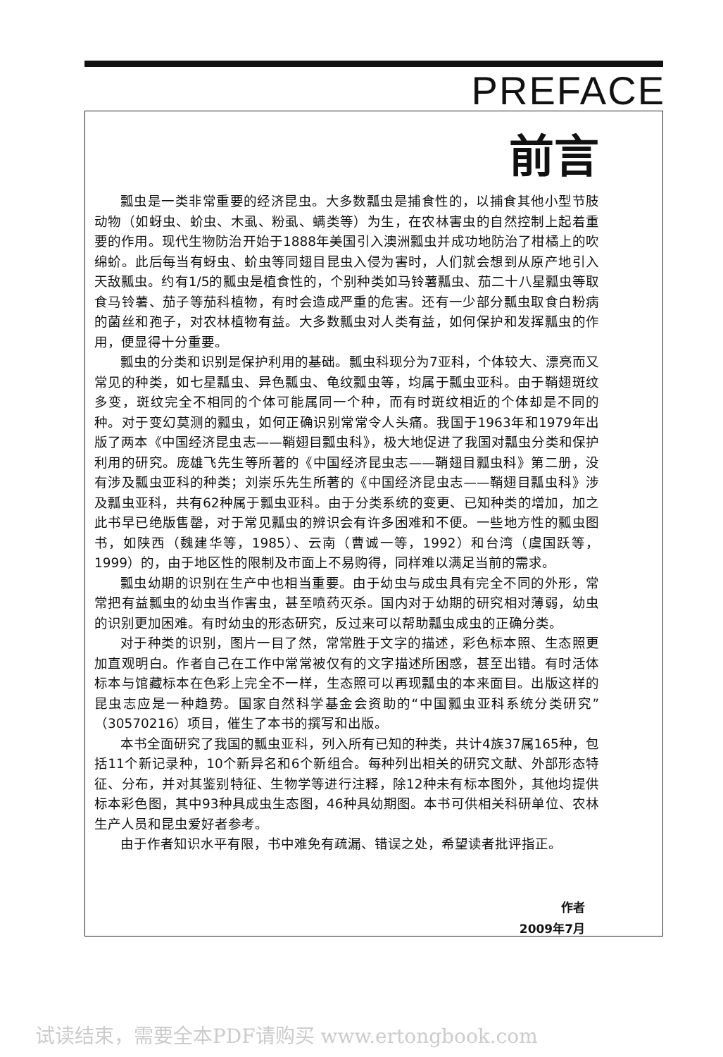PREFACE
前言
瓢虫是一类非常重要的经济昆虫。大多数瓢虫是捕食性的，以捕食其他小型节肢动物（如蚜虫、蚧虫、木虱、粉虱、螨类等）为生，在农林害虫的自然控制上起着重要的作用。现代生物防治开始于1888年美国引入澳洲瓢虫并成功地防治了柑橘上的吹绵蚧。此后每当有蚜虫、蚧虫等同翅目昆虫入侵为害时，人们就会想到从原产地引入天敌瓢虫。约有1/5的瓢虫是植食性的，个别种类如马铃薯瓢虫、茄二十八星瓢虫等取食马铃薯、茄子等茄科植物，有时会造成严重的危害。还有一少部分瓢虫取食白粉病的菌丝和孢子，对农林植物有益。大多数瓢虫对人类有益，如何保护和发挥瓢虫的作用，便显得十分重要。
瓢虫的分类和识别是保护利用的基础。瓢虫科现分为7亚科，个体较大、漂亮而又常见的种类，如七星瓢虫、异色瓢虫、龟纹瓢虫等，均属于瓢虫亚科。由于鞘翅斑纹多变，斑纹完全不相同的个体可能属同一个种，而有时斑纹相近的个体却是不同的种。对于变幻莫测的瓢虫，如何正确识别常常令人头痛。我国于1963年和1979年出版了两本《中国经济昆虫志——鞘翅目瓢虫科》，极大地促进了我国对瓢虫分类和保护利用的研究。庞雄飞先生等所著的《中国经济昆虫志——鞘翅目瓢虫科》第二册，没有涉及瓢虫亚科的种类；刘崇乐先生所著的《中国经济昆虫志——鞘翅目瓢虫科》涉及瓢虫亚科，共有62种属于瓢虫亚科。由于分类系统的变更、已知种类的增加，加之此书早已绝版售罄，对于常见瓢虫的辨识会有许多困难和不便。一些地方性的瓢虫图书，如陕西（魏建华等，1985）、云南（曹诚一等，1992）和台湾（虞国跃等，1999）的，由于地区性的限制及市面上不易购得，同样难以满足当前的需求。
瓢虫幼期的识别在生产中也相当重要。由于幼虫与成虫具有完全不同的外形，常常把有益瓢虫的幼虫当作害虫，甚至喷药灭杀。国内对于幼期的研究相对薄弱，幼虫的识别更加困难。有时幼虫的形态研究，反过来可以帮助瓢虫成虫的正确分类。
对于种类的识别，图片一目了然，常常胜于文字的描述，彩色标本照、生态照更加直观明白。作者自己在工作中常常被仅有的文字描述所困惑，甚至出错。有时活体标本与馆藏标本在色彩上完全不一样，生态照可以再现瓢虫的本来面目。出版这样的昆虫志应是一种趋势。国家自然科学基金会资助的“中国瓢虫亚科系统分类研究”（30570216）项目，催生了本书的撰写和出版。
本书全面研究了我国的瓢虫亚科，列入所有已知的种类，共计4族37属165种，包括11个新记录种，10个新异名和6个新组合。每种列出相关的研究文献、外部形态特征、分布，并对其鉴别特征、生物学等进行注释，除12种未有标本图外，其他均提供标本彩色图，其中93种具成虫生态图，46种具幼期图。本书可供相关科研单位、农林生产人员和昆虫爱好者参考。
由于作者知识水平有限，书中难免有疏漏、错误之处，希望读者批评指正。
作者
2009年7月
试读结束，需要全本PDF请购买 www.ertongbook.com